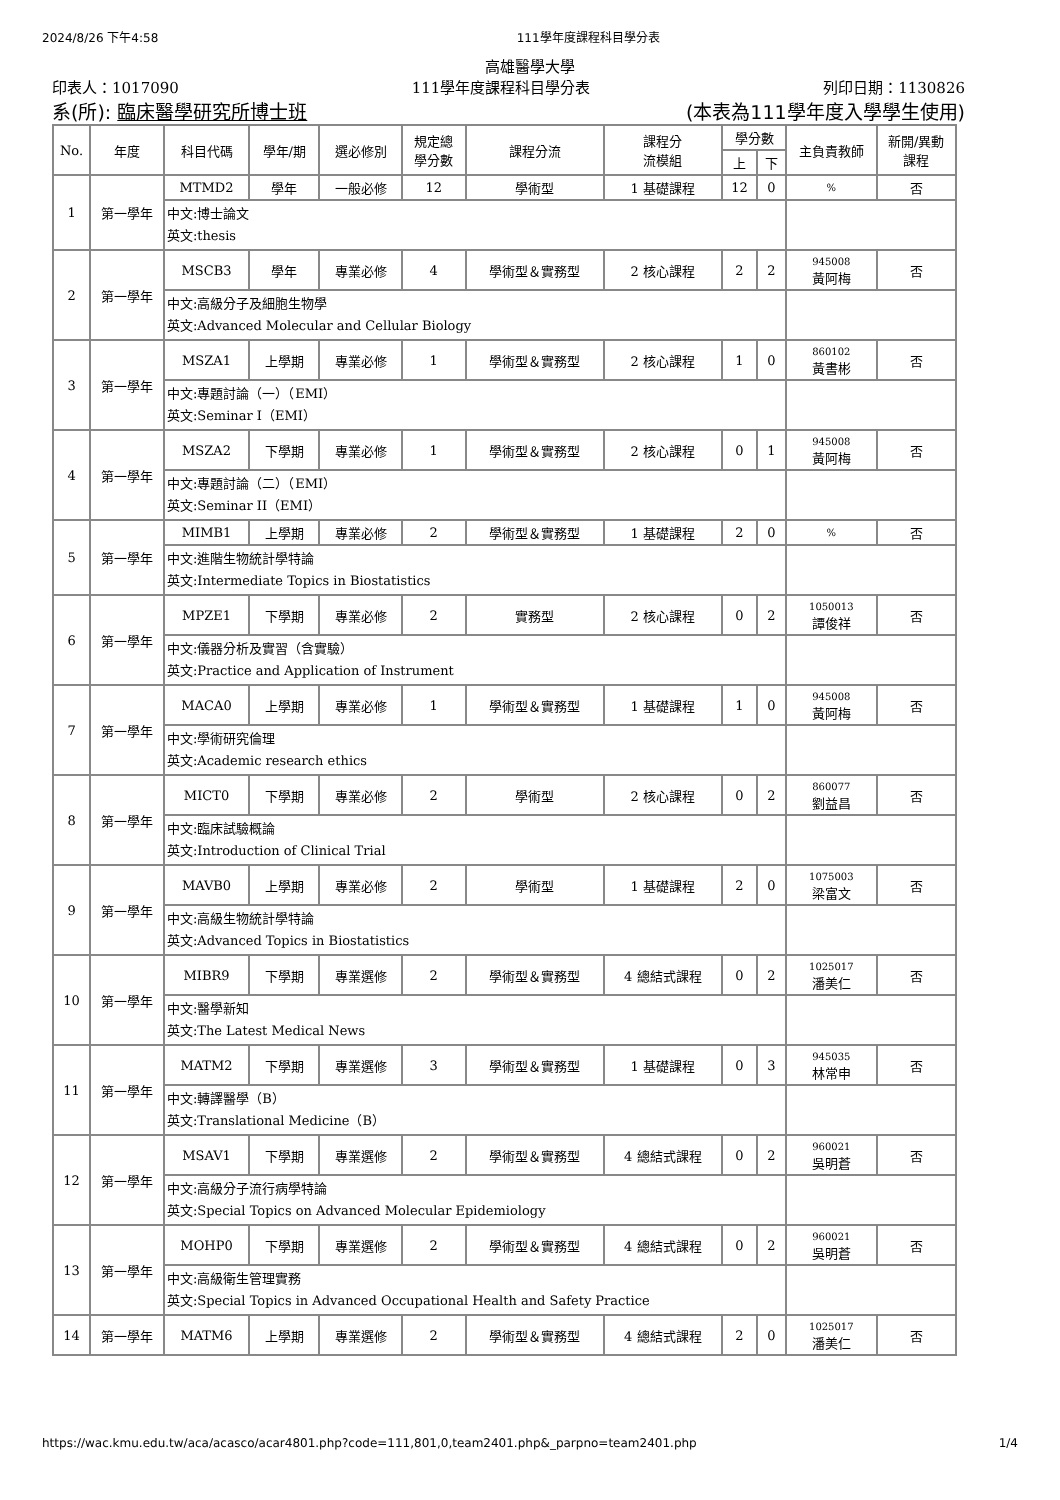2024/8/26 下午4:58 111學年度課程科目學分表
高雄醫學大學
印表人：1017090 111學年度課程科目學分表 列印日期：1130826
系(所): 臨床醫學研究所博士班 (本表為111學年度入學學生使用)
| No. | 年度 | 科目代碼 | 學年/期 | 選必修別 | 規定總 學分數 | 課程分流 | 課程分 流模組 | 學分數 | | 主負責教師 | 新開/異動 課程 |
| --- | --- | --- | --- | --- | --- | --- | --- | --- | --- | --- | --- |
| | | | | | | | | 上 | 下 | | |
| 1 | 第一學年 | MTMD2 | 學年 | 一般必修 | 12 | 學術型 | 1 基礎課程 | 12 | 0 | % | 否 |
| | | 中文:博士論文 英文:thesis | | | | | | | | | |
| 2 | 第一學年 | MSCB3 | 學年 | 專業必修 | 4 | 學術型＆實務型 | 2 核心課程 | 2 | 2 | 945008 黃阿梅 | 否 |
| | | 中文:高級分子及細胞生物學 英文:Advanced Molecular and Cellular Biology | | | | | | | | | |
| 3 | 第一學年 | MSZA1 | 上學期 | 專業必修 | 1 | 學術型＆實務型 | 2 核心課程 | 1 | 0 | 860102 黃書彬 | 否 |
| | | 中文:專題討論（一）（EMI） 英文:Seminar I（EMI） | | | | | | | | | |
| 4 | 第一學年 | MSZA2 | 下學期 | 專業必修 | 1 | 學術型＆實務型 | 2 核心課程 | 0 | 1 | 945008 黃阿梅 | 否 |
| | | 中文:專題討論（二）（EMI） 英文:Seminar II（EMI） | | | | | | | | | |
| 5 | 第一學年 | MIMB1 | 上學期 | 專業必修 | 2 | 學術型＆實務型 | 1 基礎課程 | 2 | 0 | % | 否 |
| | | 中文:進階生物統計學特論 英文:Intermediate Topics in Biostatistics | | | | | | | | | |
| 6 | 第一學年 | MPZE1 | 下學期 | 專業必修 | 2 | 實務型 | 2 核心課程 | 0 | 2 | 1050013 譚俊祥 | 否 |
| | | 中文:儀器分析及實習（含實驗） 英文:Practice and Application of Instrument | | | | | | | | | |
| 7 | 第一學年 | MACA0 | 上學期 | 專業必修 | 1 | 學術型＆實務型 | 1 基礎課程 | 1 | 0 | 945008 黃阿梅 | 否 |
| | | 中文:學術研究倫理 英文:Academic research ethics | | | | | | | | | |
| 8 | 第一學年 | MICT0 | 下學期 | 專業必修 | 2 | 學術型 | 2 核心課程 | 0 | 2 | 860077 劉益昌 | 否 |
| | | 中文:臨床試驗概論 英文:Introduction of Clinical Trial | | | | | | | | | |
| 9 | 第一學年 | MAVB0 | 上學期 | 專業必修 | 2 | 學術型 | 1 基礎課程 | 2 | 0 | 1075003 梁富文 | 否 |
| | | 中文:高級生物統計學特論 英文:Advanced Topics in Biostatistics | | | | | | | | | |
| 10 | 第一學年 | MIBR9 | 下學期 | 專業選修 | 2 | 學術型＆實務型 | 4 總結式課程 | 0 | 2 | 1025017 潘美仁 | 否 |
| | | 中文:醫學新知 英文:The Latest Medical News | | | | | | | | | |
| 11 | 第一學年 | MATM2 | 下學期 | 專業選修 | 3 | 學術型＆實務型 | 1 基礎課程 | 0 | 3 | 945035 林常申 | 否 |
| | | 中文:轉譯醫學（B） 英文:Translational Medicine（B） | | | | | | | | | |
| 12 | 第一學年 | MSAV1 | 下學期 | 專業選修 | 2 | 學術型＆實務型 | 4 總結式課程 | 0 | 2 | 960021 吳明蒼 | 否 |
| | | 中文:高級分子流行病學特論 英文:Special Topics on Advanced Molecular Epidemiology | | | | | | | | | |
| 13 | 第一學年 | MOHP0 | 下學期 | 專業選修 | 2 | 學術型＆實務型 | 4 總結式課程 | 0 | 2 | 960021 吳明蒼 | 否 |
| | | 中文:高級衛生管理實務 英文:Special Topics in Advanced Occupational Health and Safety Practice | | | | | | | | | |
| 14 | 第一學年 | MATM6 | 上學期 | 專業選修 | 2 | 學術型＆實務型 | 4 總結式課程 | 2 | 0 | 1025017 潘美仁 | 否 |
https://wac.kmu.edu.tw/aca/acasco/acar4801.php?code=111,801,0,team2401.php&_parpno=team2401.php 1/4